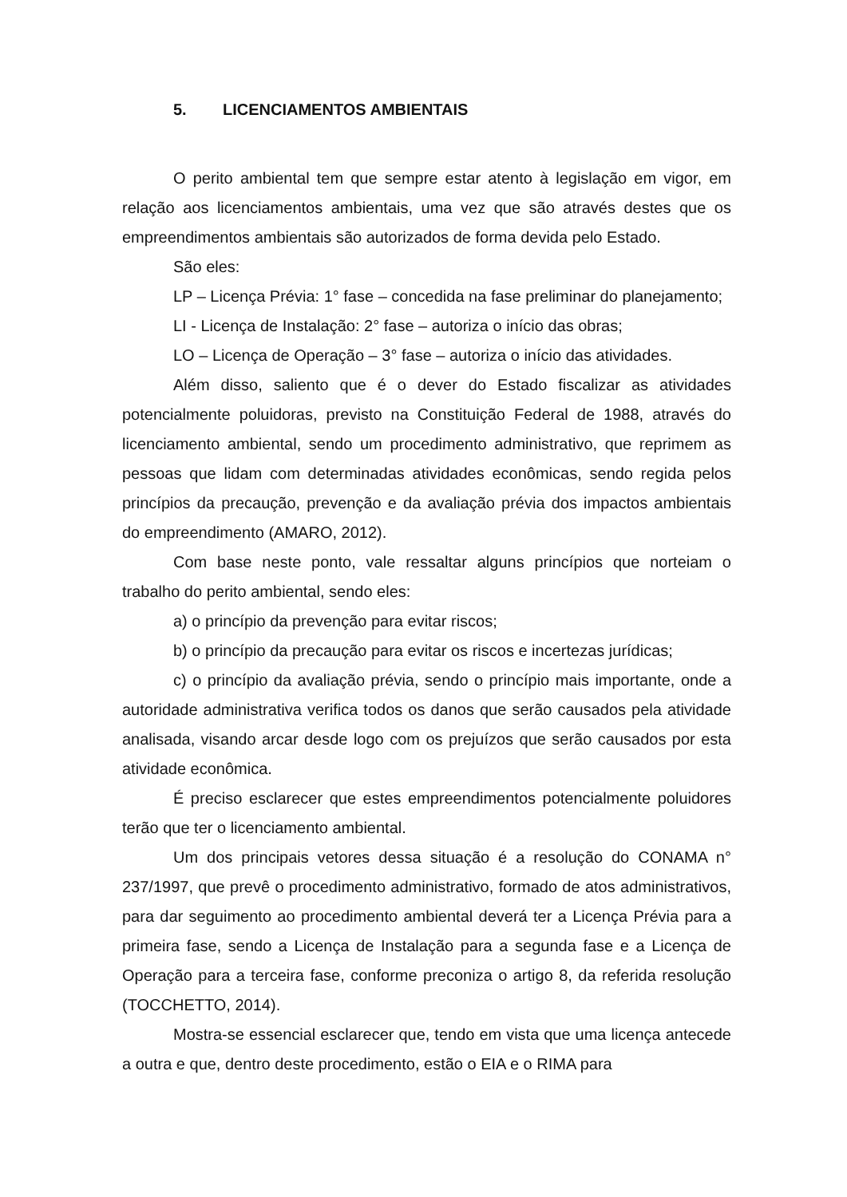5. LICENCIAMENTOS AMBIENTAIS
O perito ambiental tem que sempre estar atento à legislação em vigor, em relação aos licenciamentos ambientais, uma vez que são através destes que os empreendimentos ambientais são autorizados de forma devida pelo Estado.
São eles:
LP – Licença Prévia: 1° fase – concedida na fase preliminar do planejamento;
LI - Licença de Instalação: 2° fase – autoriza o início das obras;
LO – Licença de Operação – 3° fase – autoriza o início das atividades.
Além disso, saliento que é o dever do Estado fiscalizar as atividades potencialmente poluidoras, previsto na Constituição Federal de 1988, através do licenciamento ambiental, sendo um procedimento administrativo, que reprimem as pessoas que lidam com determinadas atividades econômicas, sendo regida pelos princípios da precaução, prevenção e da avaliação prévia dos impactos ambientais do empreendimento (AMARO, 2012).
Com base neste ponto, vale ressaltar alguns princípios que norteiam o trabalho do perito ambiental, sendo eles:
a) o princípio da prevenção para evitar riscos;
b) o princípio da precaução para evitar os riscos e incertezas jurídicas;
c) o princípio da avaliação prévia, sendo o princípio mais importante, onde a autoridade administrativa verifica todos os danos que serão causados pela atividade analisada, visando arcar desde logo com os prejuízos que serão causados por esta atividade econômica.
É preciso esclarecer que estes empreendimentos potencialmente poluidores terão que ter o licenciamento ambiental.
Um dos principais vetores dessa situação é a resolução do CONAMA n° 237/1997, que prevê o procedimento administrativo, formado de atos administrativos, para dar seguimento ao procedimento ambiental deverá ter a Licença Prévia para a primeira fase, sendo a Licença de Instalação para a segunda fase e a Licença de Operação para a terceira fase, conforme preconiza o artigo 8, da referida resolução (TOCCHETTO, 2014).
Mostra-se essencial esclarecer que, tendo em vista que uma licença antecede a outra e que, dentro deste procedimento, estão o EIA e o RIMA para